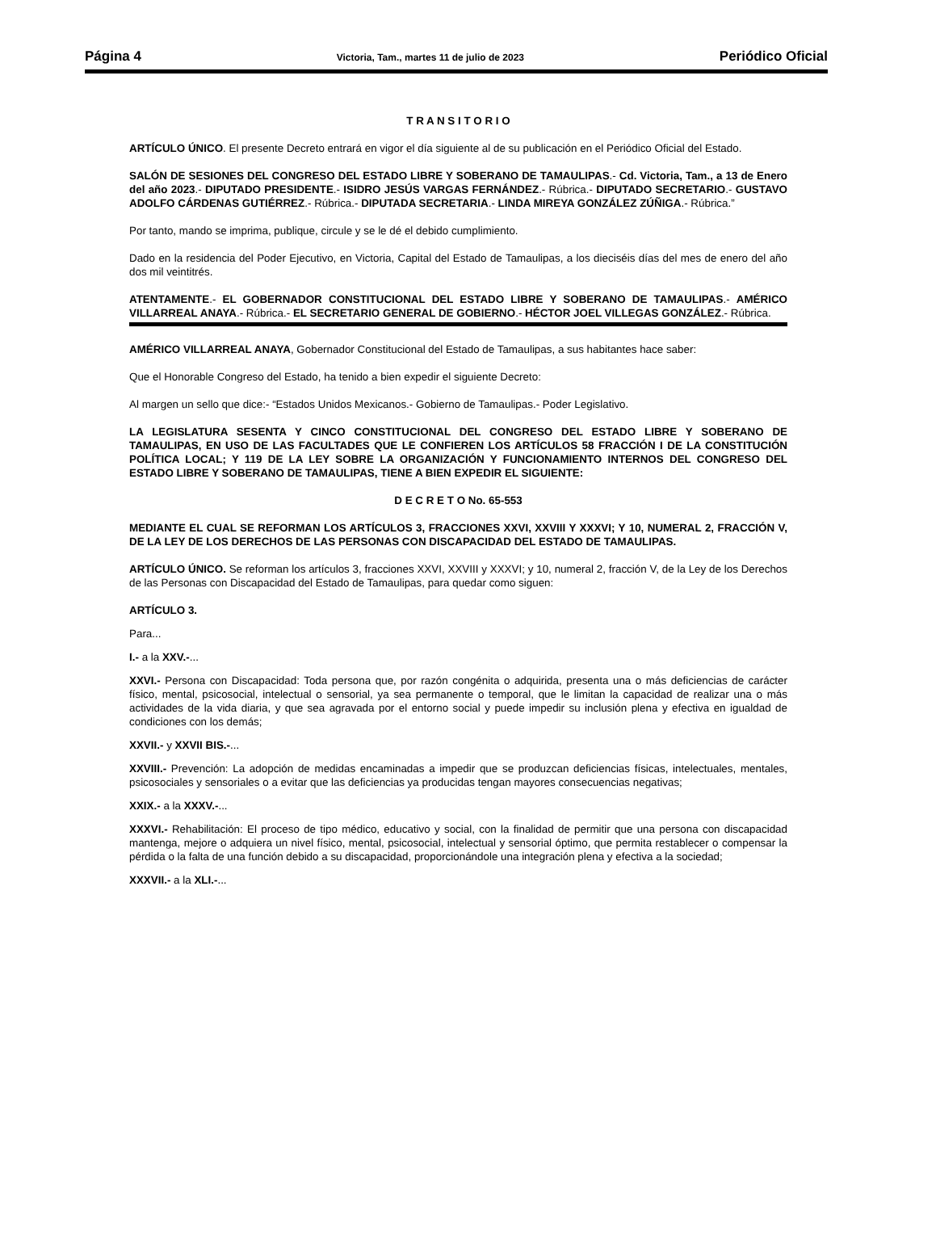Página 4 Victoria, Tam., martes 11 de julio de 2023 Periódico Oficial
T R A N S I T O R I O
ARTÍCULO ÚNICO. El presente Decreto entrará en vigor el día siguiente al de su publicación en el Periódico Oficial del Estado.
SALÓN DE SESIONES DEL CONGRESO DEL ESTADO LIBRE Y SOBERANO DE TAMAULIPAS.- Cd. Victoria, Tam., a 13 de Enero del año 2023.- DIPUTADO PRESIDENTE.- ISIDRO JESÚS VARGAS FERNÁNDEZ.- Rúbrica.- DIPUTADO SECRETARIO.- GUSTAVO ADOLFO CÁRDENAS GUTIÉRREZ.- Rúbrica.- DIPUTADA SECRETARIA.- LINDA MIREYA GONZÁLEZ ZÚÑIGA.- Rúbrica.”
Por tanto, mando se imprima, publique, circule y se le dé el debido cumplimiento.
Dado en la residencia del Poder Ejecutivo, en Victoria, Capital del Estado de Tamaulipas, a los dieciséis días del mes de enero del año dos mil veintitrés.
ATENTAMENTE.- EL GOBERNADOR CONSTITUCIONAL DEL ESTADO LIBRE Y SOBERANO DE TAMAULIPAS.- AMÉRICO VILLARREAL ANAYA.- Rúbrica.- EL SECRETARIO GENERAL DE GOBIERNO.- HÉCTOR JOEL VILLEGAS GONZÁLEZ.- Rúbrica.
AMÉRICO VILLARREAL ANAYA, Gobernador Constitucional del Estado de Tamaulipas, a sus habitantes hace saber:
Que el Honorable Congreso del Estado, ha tenido a bien expedir el siguiente Decreto:
Al margen un sello que dice:- “Estados Unidos Mexicanos.- Gobierno de Tamaulipas.- Poder Legislativo.
LA LEGISLATURA SESENTA Y CINCO CONSTITUCIONAL DEL CONGRESO DEL ESTADO LIBRE Y SOBERANO DE TAMAULIPAS, EN USO DE LAS FACULTADES QUE LE CONFIEREN LOS ARTÍCULOS 58 FRACCIÓN I DE LA CONSTITUCIÓN POLÍTICA LOCAL; Y 119 DE LA LEY SOBRE LA ORGANIZACIÓN Y FUNCIONAMIENTO INTERNOS DEL CONGRESO DEL ESTADO LIBRE Y SOBERANO DE TAMAULIPAS, TIENE A BIEN EXPEDIR EL SIGUIENTE:
D E C R E T O No. 65-553
MEDIANTE EL CUAL SE REFORMAN LOS ARTÍCULOS 3, FRACCIONES XXVI, XXVIII Y XXXVI; Y 10, NUMERAL 2, FRACCIÓN V, DE LA LEY DE LOS DERECHOS DE LAS PERSONAS CON DISCAPACIDAD DEL ESTADO DE TAMAULIPAS.
ARTÍCULO ÚNICO. Se reforman los artículos 3, fracciones XXVI, XXVIII y XXXVI; y 10, numeral 2, fracción V, de la Ley de los Derechos de las Personas con Discapacidad del Estado de Tamaulipas, para quedar como siguen:
ARTÍCULO 3.
Para...
I.- a la XXV.-...
XXVI.- Persona con Discapacidad: Toda persona que, por razón congénita o adquirida, presenta una o más deficiencias de carácter físico, mental, psicosocial, intelectual o sensorial, ya sea permanente o temporal, que le limitan la capacidad de realizar una o más actividades de la vida diaria, y que sea agravada por el entorno social y puede impedir su inclusión plena y efectiva en igualdad de condiciones con los demás;
XXVII.- y XXVII BIS.-...
XXVIII.- Prevención: La adopción de medidas encaminadas a impedir que se produzcan deficiencias físicas, intelectuales, mentales, psicosociales y sensoriales o a evitar que las deficiencias ya producidas tengan mayores consecuencias negativas;
XXIX.- a la XXXV.-...
XXXVI.- Rehabilitación: El proceso de tipo médico, educativo y social, con la finalidad de permitir que una persona con discapacidad mantenga, mejore o adquiera un nivel físico, mental, psicosocial, intelectual y sensorial óptimo, que permita restablecer o compensar la pérdida o la falta de una función debido a su discapacidad, proporcionándole una integración plena y efectiva a la sociedad;
XXXVII.- a la XLI.-...